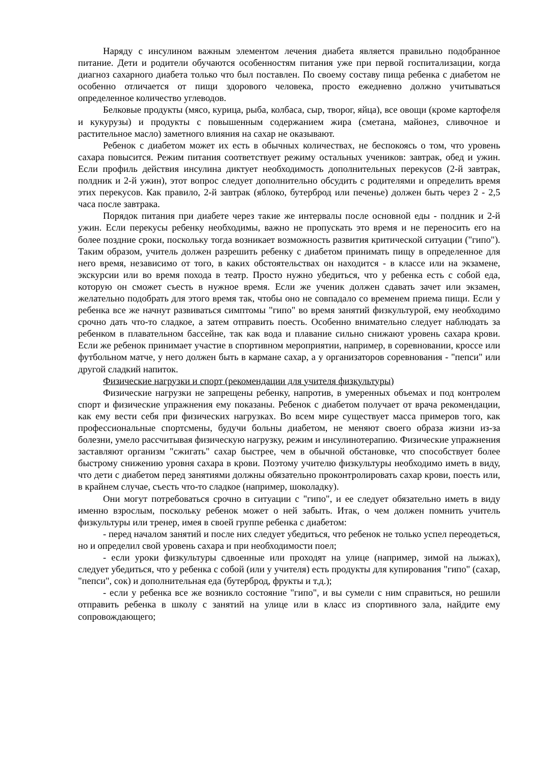Наряду с инсулином важным элементом лечения диабета является правильно подобранное питание. Дети и родители обучаются особенностям питания уже при первой госпитализации, когда диагноз сахарного диабета только что был поставлен. По своему составу пища ребенка с диабетом не особенно отличается от пищи здорового человека, просто ежедневно должно учитываться определенное количество углеводов.
Белковые продукты (мясо, курица, рыба, колбаса, сыр, творог, яйца), все овощи (кроме картофеля и кукурузы) и продукты с повышенным содержанием жира (сметана, майонез, сливочное и растительное масло) заметного влияния на сахар не оказывают.
Ребенок с диабетом может их есть в обычных количествах, не беспокоясь о том, что уровень сахара повысится. Режим питания соответствует режиму остальных учеников: завтрак, обед и ужин. Если профиль действия инсулина диктует необходимость дополнительных перекусов (2-й завтрак, полдник и 2-й ужин), этот вопрос следует дополнительно обсудить с родителями и определить время этих перекусов. Как правило, 2-й завтрак (яблоко, бутерброд или печенье) должен быть через 2 - 2,5 часа после завтрака.
Порядок питания при диабете через такие же интервалы после основной еды - полдник и 2-й ужин. Если перекусы ребенку необходимы, важно не пропускать это время и не переносить его на более поздние сроки, поскольку тогда возникает возможность развития критической ситуации ("гипо"). Таким образом, учитель должен разрешить ребенку с диабетом принимать пищу в определенное для него время, независимо от того, в каких обстоятельствах он находится - в классе или на экзамене, экскурсии или во время похода в театр. Просто нужно убедиться, что у ребенка есть с собой еда, которую он сможет съесть в нужное время. Если же ученик должен сдавать зачет или экзамен, желательно подобрать для этого время так, чтобы оно не совпадало со временем приема пищи. Если у ребенка все же начнут развиваться симптомы "гипо" во время занятий физкультурой, ему необходимо срочно дать что-то сладкое, а затем отправить поесть. Особенно внимательно следует наблюдать за ребенком в плавательном бассейне, так как вода и плавание сильно снижают уровень сахара крови. Если же ребенок принимает участие в спортивном мероприятии, например, в соревновании, кроссе или футбольном матче, у него должен быть в кармане сахар, а у организаторов соревнования - "пепси" или другой сладкий напиток.
Физические нагрузки и спорт (рекомендации для учителя физкультуры)
Физические нагрузки не запрещены ребенку, напротив, в умеренных объемах и под контролем спорт и физические упражнения ему показаны. Ребенок с диабетом получает от врача рекомендации, как ему вести себя при физических нагрузках. Во всем мире существует масса примеров того, как профессиональные спортсмены, будучи больны диабетом, не меняют своего образа жизни из-за болезни, умело рассчитывая физическую нагрузку, режим и инсулинотерапию. Физические упражнения заставляют организм "сжигать" сахар быстрее, чем в обычной обстановке, что способствует более быстрому снижению уровня сахара в крови. Поэтому учителю физкультуры необходимо иметь в виду, что дети с диабетом перед занятиями должны обязательно проконтролировать сахар крови, поесть или, в крайнем случае, съесть что-то сладкое (например, шоколадку).
Они могут потребоваться срочно в ситуации с "гипо", и ее следует обязательно иметь в виду именно взрослым, поскольку ребенок может о ней забыть. Итак, о чем должен помнить учитель физкультуры или тренер, имея в своей группе ребенка с диабетом:
- перед началом занятий и после них следует убедиться, что ребенок не только успел переодеться, но и определил свой уровень сахара и при необходимости поел;
- если уроки физкультуры сдвоенные или проходят на улице (например, зимой на лыжах), следует убедиться, что у ребенка с собой (или у учителя) есть продукты для купирования "гипо" (сахар, "пепси", сок) и дополнительная еда (бутерброд, фрукты и т.д.);
- если у ребенка все же возникло состояние "гипо", и вы сумели с ним справиться, но решили отправить ребенка в школу с занятий на улице или в класс из спортивного зала, найдите ему сопровождающего;